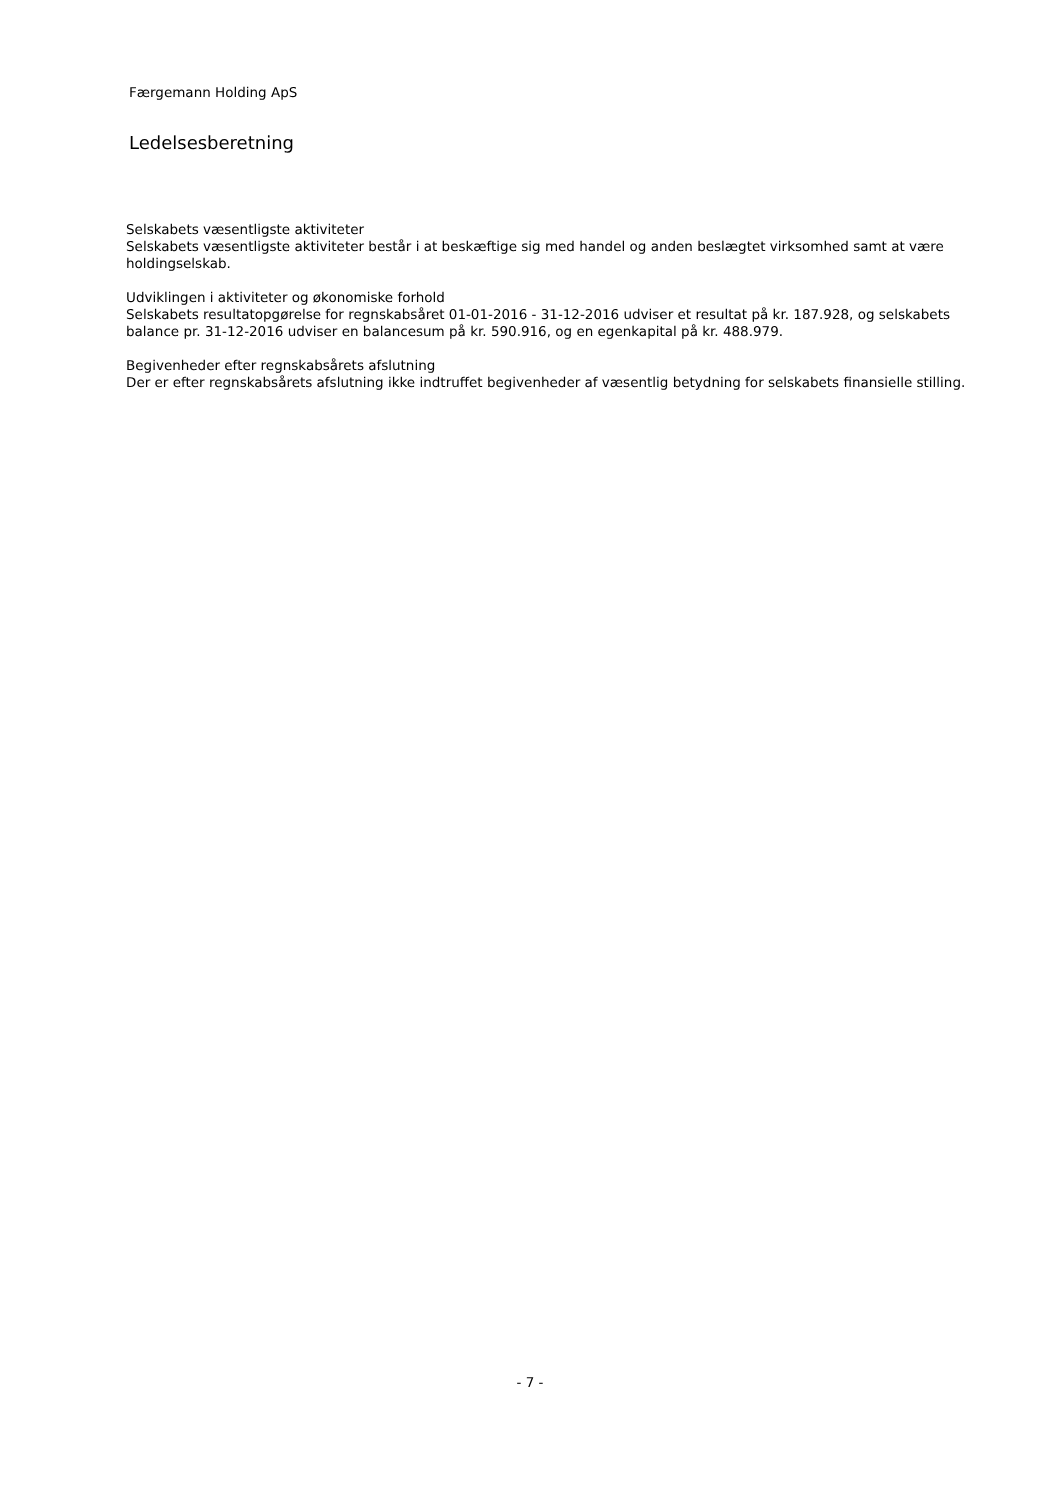Færgemann Holding ApS
Ledelsesberetning
Selskabets væsentligste aktiviteter
Selskabets væsentligste aktiviteter består i at beskæftige sig med handel og anden beslægtet virksomhed samt at være holdingselskab.
Udviklingen i aktiviteter og økonomiske forhold
Selskabets resultatopgørelse for regnskabsåret 01-01-2016 - 31-12-2016 udviser et resultat på kr. 187.928, og selskabets balance pr. 31-12-2016 udviser en balancesum på kr. 590.916, og en egenkapital på kr. 488.979.
Begivenheder efter regnskabsårets afslutning
Der er efter regnskabsårets afslutning ikke indtruffet begivenheder af væsentlig betydning for selskabets finansielle stilling.
- 7 -